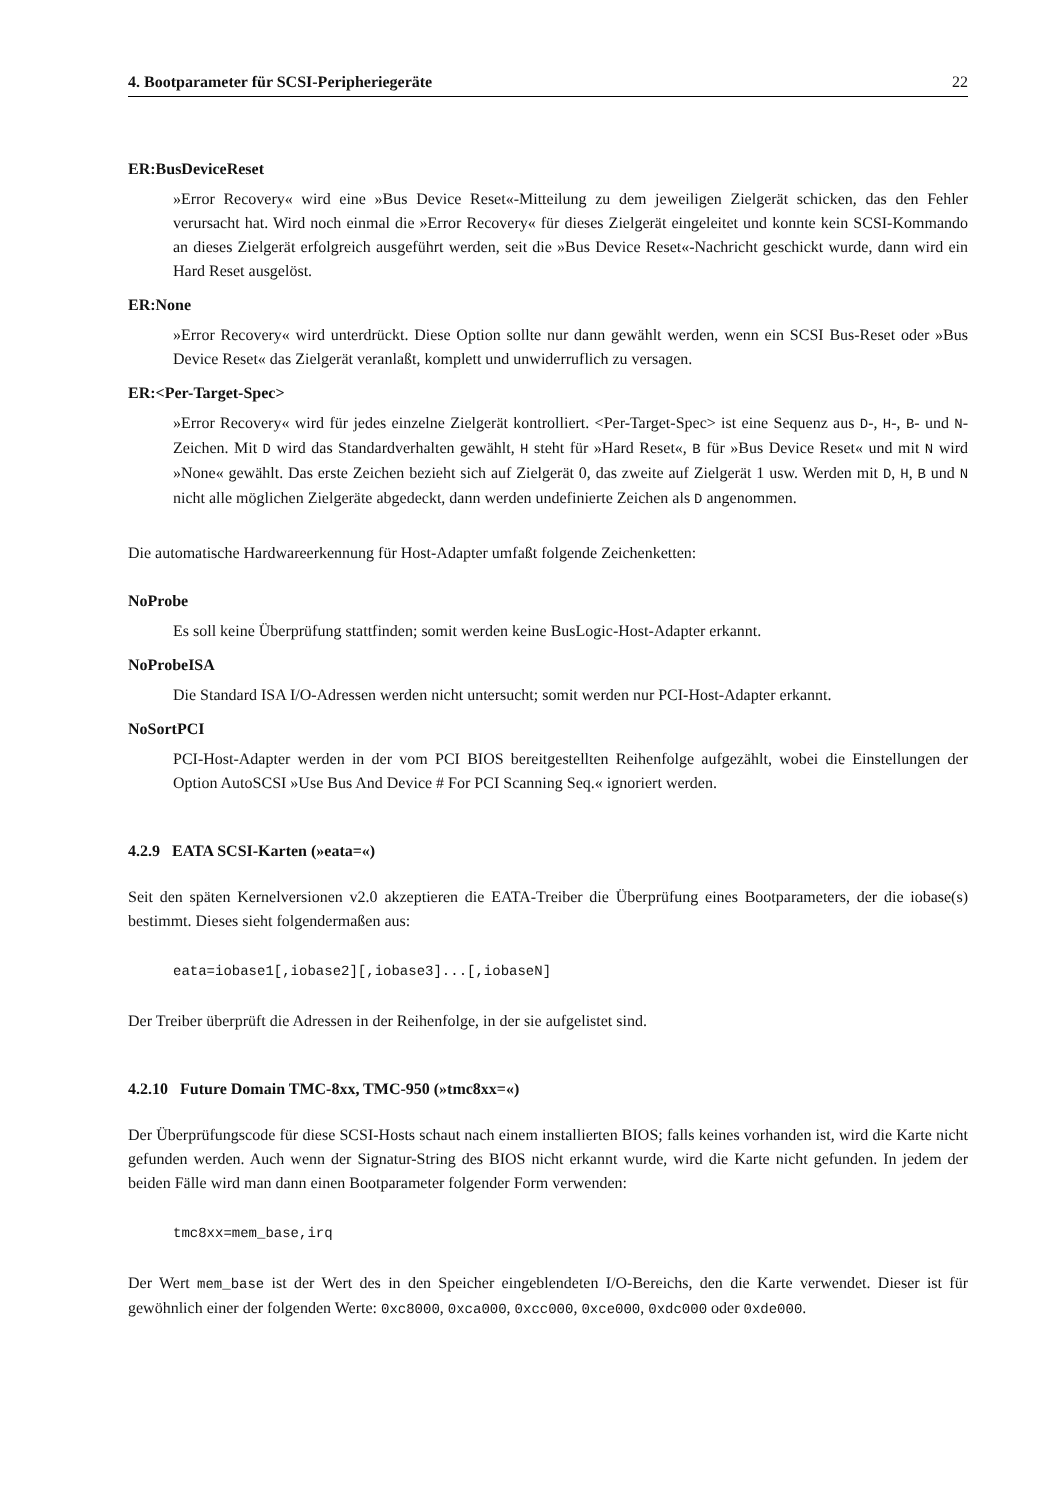4. Bootparameter für SCSI-Peripheriegeräte 22
ER:BusDeviceReset
»Error Recovery« wird eine »Bus Device Reset«-Mitteilung zu dem jeweiligen Zielgerät schicken, das den Fehler verursacht hat. Wird noch einmal die »Error Recovery« für dieses Zielgerät eingeleitet und konnte kein SCSI-Kommando an dieses Zielgerät erfolgreich ausgeführt werden, seit die »Bus Device Reset«-Nachricht geschickt wurde, dann wird ein Hard Reset ausgelöst.
ER:None
»Error Recovery« wird unterdrückt. Diese Option sollte nur dann gewählt werden, wenn ein SCSI Bus-Reset oder »Bus Device Reset« das Zielgerät veranlaßt, komplett und unwiderruflich zu versagen.
ER:<Per-Target-Spec>
»Error Recovery« wird für jedes einzelne Zielgerät kontrolliert. <Per-Target-Spec> ist eine Sequenz aus D-, H-, B- und N-Zeichen. Mit D wird das Standardverhalten gewählt, H steht für »Hard Reset«, B für »Bus Device Reset« und mit N wird »None« gewählt. Das erste Zeichen bezieht sich auf Zielgerät 0, das zweite auf Zielgerät 1 usw. Werden mit D, H, B und N nicht alle möglichen Zielgeräte abgedeckt, dann werden undefinierte Zeichen als D angenommen.
Die automatische Hardwareerkennung für Host-Adapter umfaßt folgende Zeichenketten:
NoProbe
Es soll keine Überprüfung stattfinden; somit werden keine BusLogic-Host-Adapter erkannt.
NoProbeISA
Die Standard ISA I/O-Adressen werden nicht untersucht; somit werden nur PCI-Host-Adapter erkannt.
NoSortPCI
PCI-Host-Adapter werden in der vom PCI BIOS bereitgestellten Reihenfolge aufgezählt, wobei die Einstellungen der Option AutoSCSI »Use Bus And Device # For PCI Scanning Seq.« ignoriert werden.
4.2.9 EATA SCSI-Karten (»eata=«)
Seit den späten Kernelversionen v2.0 akzeptieren die EATA-Treiber die Überprüfung eines Bootparameters, der die iobase(s) bestimmt. Dieses sieht folgendermaßen aus:
eata=iobase1[,iobase2][,iobase3]...[,iobaseN]
Der Treiber überprüft die Adressen in der Reihenfolge, in der sie aufgelistet sind.
4.2.10 Future Domain TMC-8xx, TMC-950 (»tmc8xx=«)
Der Überprüfungscode für diese SCSI-Hosts schaut nach einem installierten BIOS; falls keines vorhanden ist, wird die Karte nicht gefunden werden. Auch wenn der Signatur-String des BIOS nicht erkannt wurde, wird die Karte nicht gefunden. In jedem der beiden Fälle wird man dann einen Bootparameter folgender Form verwenden:
tmc8xx=mem_base,irq
Der Wert mem_base ist der Wert des in den Speicher eingeblendeten I/O-Bereichs, den die Karte verwendet. Dieser ist für gewöhnlich einer der folgenden Werte: 0xc8000, 0xca000, 0xcc000, 0xce000, 0xdc000 oder 0xde000.